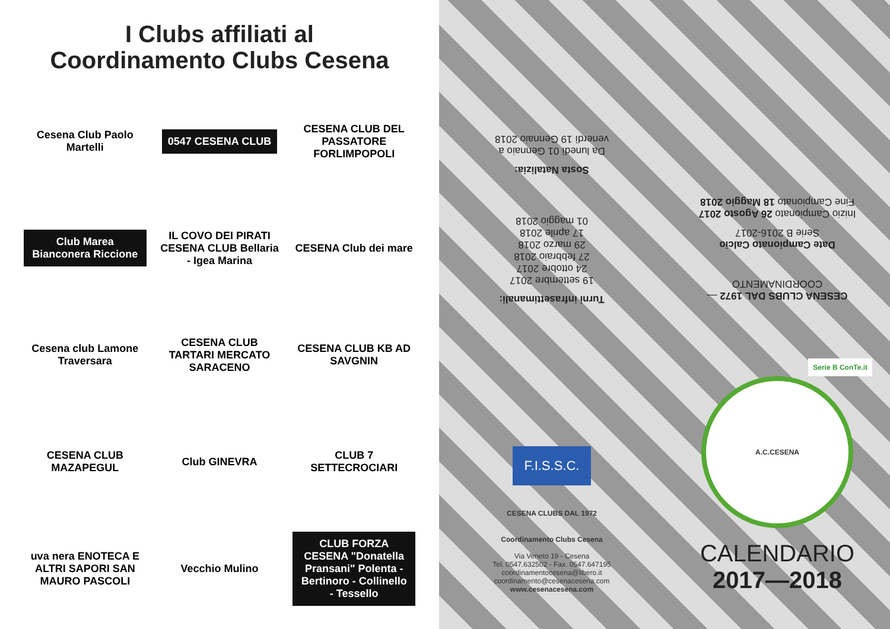I Clubs affiliati al
Coordinamento Clubs Cesena
Cesena Club Paolo Martelli
0547 CESENA CLUB
CESENA CLUB DEL PASSATORE FORLIMPOPOLI
Club Marea Bianconera Riccione
IL COVO DEI PIRATI CESENA CLUB Bellaria - Igea Marina
CESENA Club dei mare
Cesena club Lamone Traversara
CESENA CLUB TARTARI MERCATO SARACENO
CESENA CLUB KB AD SAVGNIN
CESENA CLUB MAZAPEGUL
Club GINEVRA
CLUB 7 SETTECROCIARI
uva nera ENOTECA E ALTRI SAPORI SAN MAURO PASCOLI
Vecchio Mulino
CLUB FORZA CESENA "Donatella Pransani" Polenta - Bertinoro - Collinello - Tessello
Turni infrasettimanali:
19 settembre 2017
24 ottobre 2017
27 febbraio 2018
29 marzo 2018
17 aprile 2018
01 maggio 2018
Sosta Natalizia:
Da lunedì 01 Gennaio a
venerdì 19 Gennaio 2018
F.I.S.S.C.
CESENA CLUBS DAL 1972
Coordinamento Clubs Cesena
Via Veneto 19 - Cesena
Tel. 0547.632502 - Fax. 0547.647195
coordinamentocesena@libero.it
coordinamento@cesenacesena.com
www.cesenacesena.com
CESENA CLUBS DAL 1972 — COORDINAMENTO
Date Campionato Calcio
Serie B 2016-2017
Inizio Campionato 26 Agosto 2017
Fine Campionato 18 Maggio 2018
Serie B ConTe.it
A.C.CESENA
CALENDARIO
2017—2018